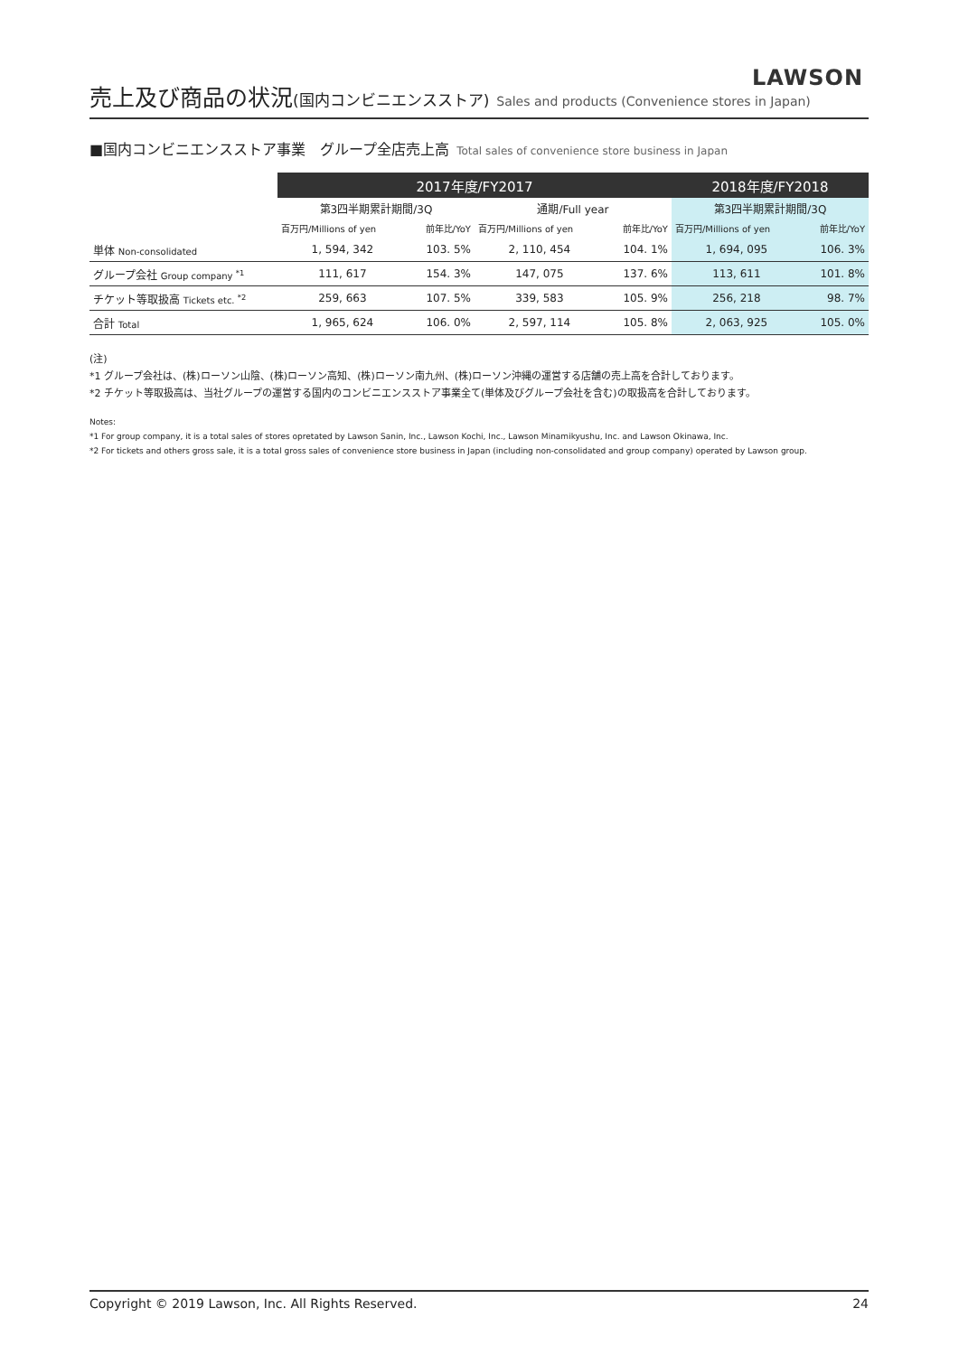LAWSON
売上及び商品の状況(国内コンビニエンスストア) Sales and products (Convenience stores in Japan)
■国内コンビニエンスストア事業　グループ全店売上高 Total sales of convenience store business in Japan
| | 2017年度/FY2017 | | | | 2018年度/FY2018 | |
| | 第3四半期累計期間/3Q | | 通期/Full year | | 第3四半期累計期間/3Q | |
| | 百万円/Millions of yen | 前年比/YoY | 百万円/Millions of yen | 前年比/YoY | 百万円/Millions of yen | 前年比/YoY |
| 単体 Non-consolidated | 1, 594, 342 | 103. 5% | 2, 110, 454 | 104. 1% | 1, 694, 095 | 106. 3% |
| グループ会社 Group company <sup>*1</sup> | 111, 617 | 154. 3% | 147, 075 | 137. 6% | 113, 611 | 101. 8% |
| チケット等取扱高 Tickets etc. <sup>*2</sup> | 259, 663 | 107. 5% | 339, 583 | 105. 9% | 256, 218 | 98. 7% |
| 合計 Total | 1, 965, 624 | 106. 0% | 2, 597, 114 | 105. 8% | 2, 063, 925 | 105. 0% |
(注)
*1 グループ会社は、(株)ローソン山陰、(株)ローソン高知、(株)ローソン南九州、(株)ローソン沖縄の運営する店舗の売上高を合計しております。
*2 チケット等取扱高は、当社グループの運営する国内のコンビニエンスストア事業全て(単体及びグループ会社を含む)の取扱高を合計しております。
Notes:
*1 For group company, it is a total sales of stores opretated by Lawson Sanin, Inc., Lawson Kochi, Inc., Lawson Minamikyushu, Inc. and Lawson Okinawa, Inc.
*2 For tickets and others gross sale, it is a total gross sales of convenience store business in Japan (including non-consolidated and group company) operated by Lawson group.
Copyright © 2019 Lawson, Inc. All Rights Reserved. 24